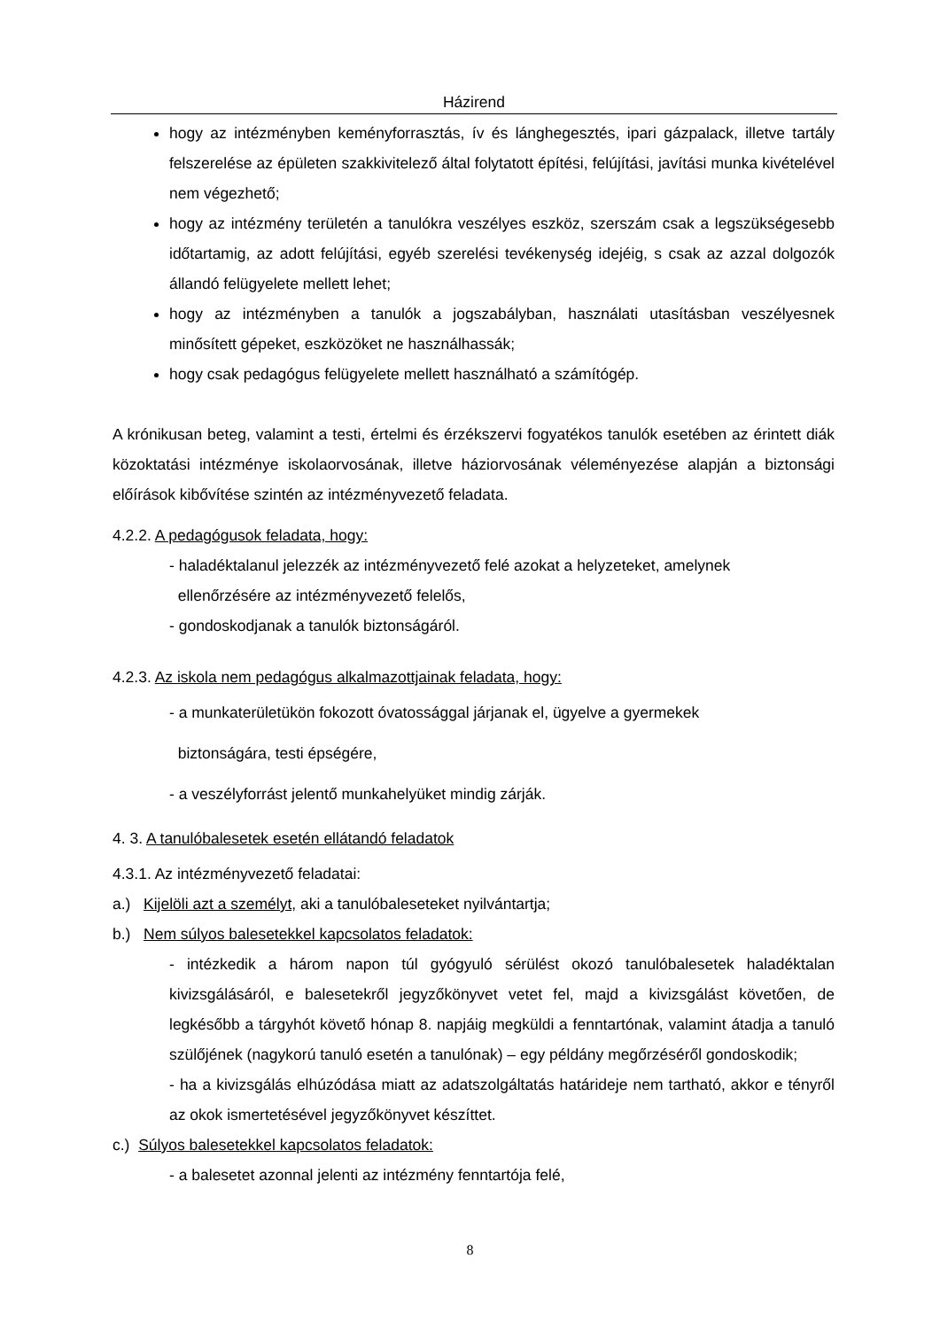Házirend
hogy az intézményben keményforrasztás, ív és lánghegesztés, ipari gázpalack, illetve tartály felszerelése az épületen szakkivitelező által folytatott építési, felújítási, javítási munka kivételével nem végezhető;
hogy az intézmény területén a tanulókra veszélyes eszköz, szerszám csak a legszükségesebb időtartamig, az adott felújítási, egyéb szerelési tevékenység idejéig, s csak az azzal dolgozók állandó felügyelete mellett lehet;
hogy az intézményben a tanulók a jogszabályban, használati utasításban veszélyesnek minősített gépeket, eszközöket ne használhassák;
hogy csak pedagógus felügyelete mellett használható a számítógép.
A krónikusan beteg, valamint a testi, értelmi és érzékszervi fogyatékos tanulók esetében az érintett diák közoktatási intézménye iskolaorvosának, illetve háziorvosának véleményezése alapján a biztonsági előírások kibővítése szintén az intézményvezető feladata.
4.2.2. A pedagógusok feladata, hogy:
- haladéktalanul jelezzék az intézményvezető felé azokat a helyzeteket, amelynek
ellenőrzésére az intézményvezető felelős,
- gondoskodjanak a tanulók biztonságáról.
4.2.3. Az iskola nem pedagógus alkalmazottjainak feladata, hogy:
- a munkaterületükön fokozott óvatossággal járjanak el, ügyelve a gyermekek
biztonságára, testi épségére,
- a veszélyforrást jelentő munkahelyüket mindig zárják.
4. 3. A tanulóbalesetek esetén ellátandó feladatok
4.3.1. Az intézményvezető feladatai:
a.) Kijelöli azt a személyt, aki a tanulóbaleseteket nyilvántartja;
b.) Nem súlyos balesetekkel kapcsolatos feladatok:
- intézkedik a három napon túl gyógyuló sérülést okozó tanulóbalesetek haladéktalan kivizsgálásáról, e balesetekről jegyzőkönyvet vetet fel, majd a kivizsgálást követően, de legkésőbb a tárgyhót követő hónap 8. napjáig megküldi a fenntartónak, valamint átadja a tanuló szülőjének (nagykorú tanuló esetén a tanulónak) – egy példány megőrzéséről gondoskodik;
- ha a kivizsgálás elhúzódása miatt az adatszolgáltatás határideje nem tartható, akkor e tényről az okok ismertetésével jegyzőkönyvet készíttet.
c.) Súlyos balesetekkel kapcsolatos feladatok:
- a balesetet azonnal jelenti az intézmény fenntartója felé,
8